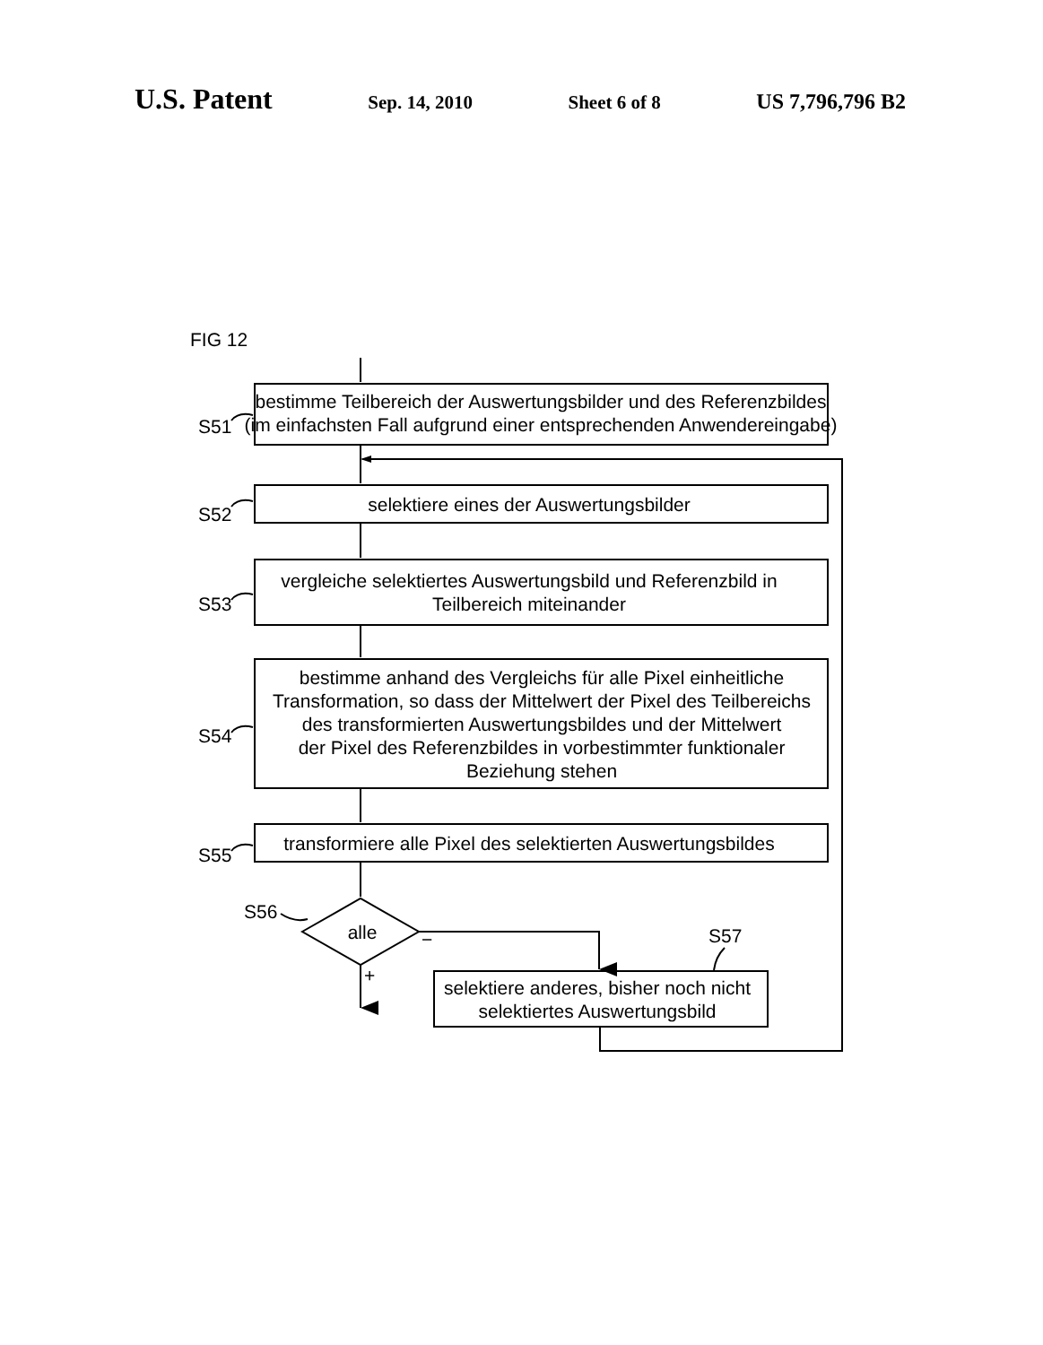U.S. Patent Sep. 14, 2010 Sheet 6 of 8 US 7,796,796 B2
FIG 12
bestimme Teilbereich der Auswertungsbilder und des Referenzbildes
(im einfachsten Fall aufgrund einer entsprechenden Anwendereingabe)
S51
selektiere eines der Auswertungsbilder
S52
vergleiche selektiertes Auswertungsbild und Referenzbild in
Teilbereich miteinander
S53
bestimme anhand des Vergleichs für alle Pixel einheitliche
Transformation, so dass der Mittelwert der Pixel des Teilbereichs
des transformierten Auswertungsbildes und der Mittelwert
der Pixel des Referenzbildes in vorbestimmter funktionaler
Beziehung stehen
S54
transformiere alle Pixel des selektierten Auswertungsbildes
S55
S56
alle
−
+
S57
selektiere anderes, bisher noch nicht
selektiertes Auswertungsbild